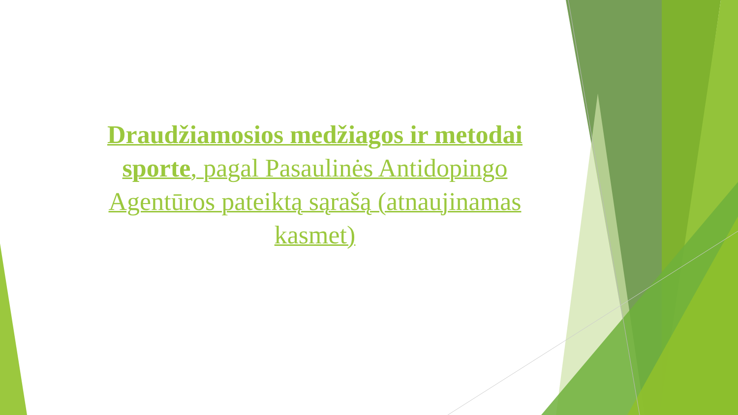Draudžiamosios medžiagos ir metodai sporte, pagal Pasaulinės Antidopingo Agentūros pateiktą sąrašą (atnaujinamas kasmet)